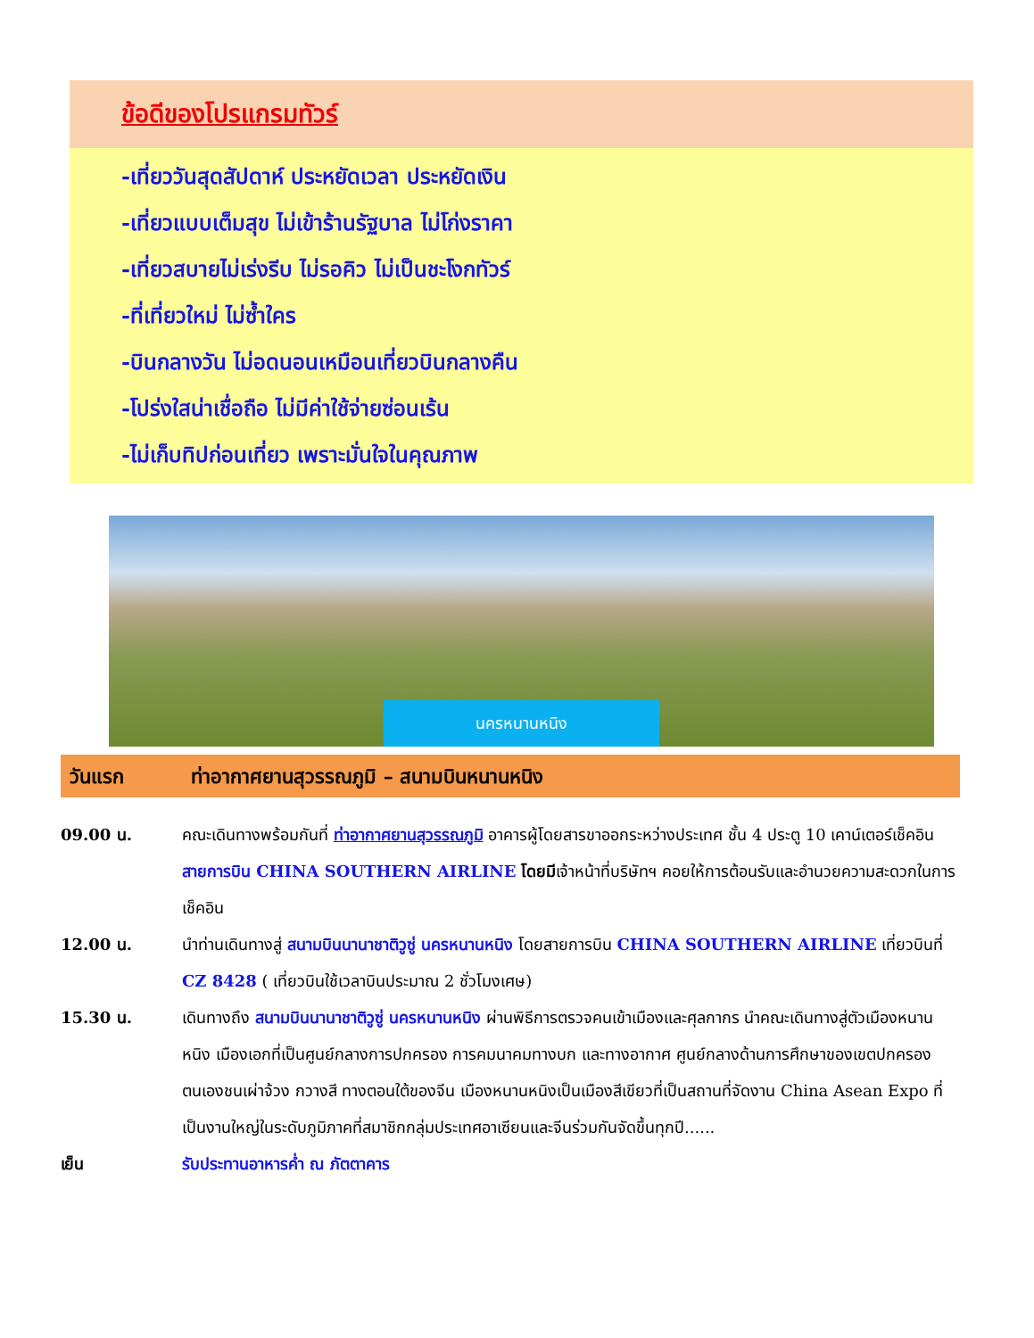ข้อดีของโปรแกรมทัวร์
-เที่ยววันสุดสัปดาห์ ประหยัดเวลา ประหยัดเงิน
-เที่ยวแบบเต็มสุข ไม่เข้าร้านรัฐบาล ไม่โก่งราคา
-เที่ยวสบายไม่เร่งรีบ ไม่รอคิว ไม่เป็นชะโงกทัวร์
-ที่เที่ยวใหม่ ไม่ซ้ำใคร
-บินกลางวัน ไม่อดนอนเหมือนเที่ยวบินกลางคืน
-โปร่งใสน่าเชื่อถือ ไม่มีค่าใช้จ่ายซ่อนเร้น
-ไม่เก็บทิปก่อนเที่ยว เพราะมั่นใจในคุณภาพ
นครหนานหนิง
วันแรก ท่าอากาศยานสุวรรณภูมิ – สนามบินหนานหนิง
09.00 น. คณะเดินทางพร้อมกันที่ ท่าอากาศยานสุวรรณภูมิ อาคารผู้โดยสารขาออกระหว่างประเทศ ชั้น 4 ประตู 10 เคาน์เตอร์เช็คอิน สายการบิน CHINA SOUTHERN AIRLINE โดยมีเจ้าหน้าที่บริษัทฯ คอยให้การต้อนรับและอำนวยความสะดวกในการเช็คอิน
12.00 น. นำท่านเดินทางสู่ สนามบินนานาชาติวูซู่ นครหนานหนิง โดยสายการบิน CHINA SOUTHERN AIRLINE เที่ยวบินที่ CZ 8428 ( เที่ยวบินใช้เวลาบินประมาณ 2 ชั่วโมงเศษ)
15.30 น. เดินทางถึง สนามบินนานาชาติวูซู่ นครหนานหนิง ผ่านพิธีการตรวจคนเข้าเมืองและศุลกากร นำคณะเดินทางสู่ตัวเมืองหนานหนิง เมืองเอกที่เป็นศูนย์กลางการปกครอง การคมนาคมทางบก และทางอากาศ ศูนย์กลางด้านการศึกษาของเขตปกครองตนเองชนเผ่าจ้วง กวางสี ทางตอนใต้ของจีน เมืองหนานหนิงเป็นเมืองสีเขียวที่เป็นสถานที่จัดงาน China Asean Expo ที่เป็นงานใหญ่ในระดับภูมิภาคที่สมาชิกกลุ่มประเทศอาเซียนและจีนร่วมกันจัดขึ้นทุกปี......
เย็น รับประทานอาหารค่ำ ณ ภัตตาคาร